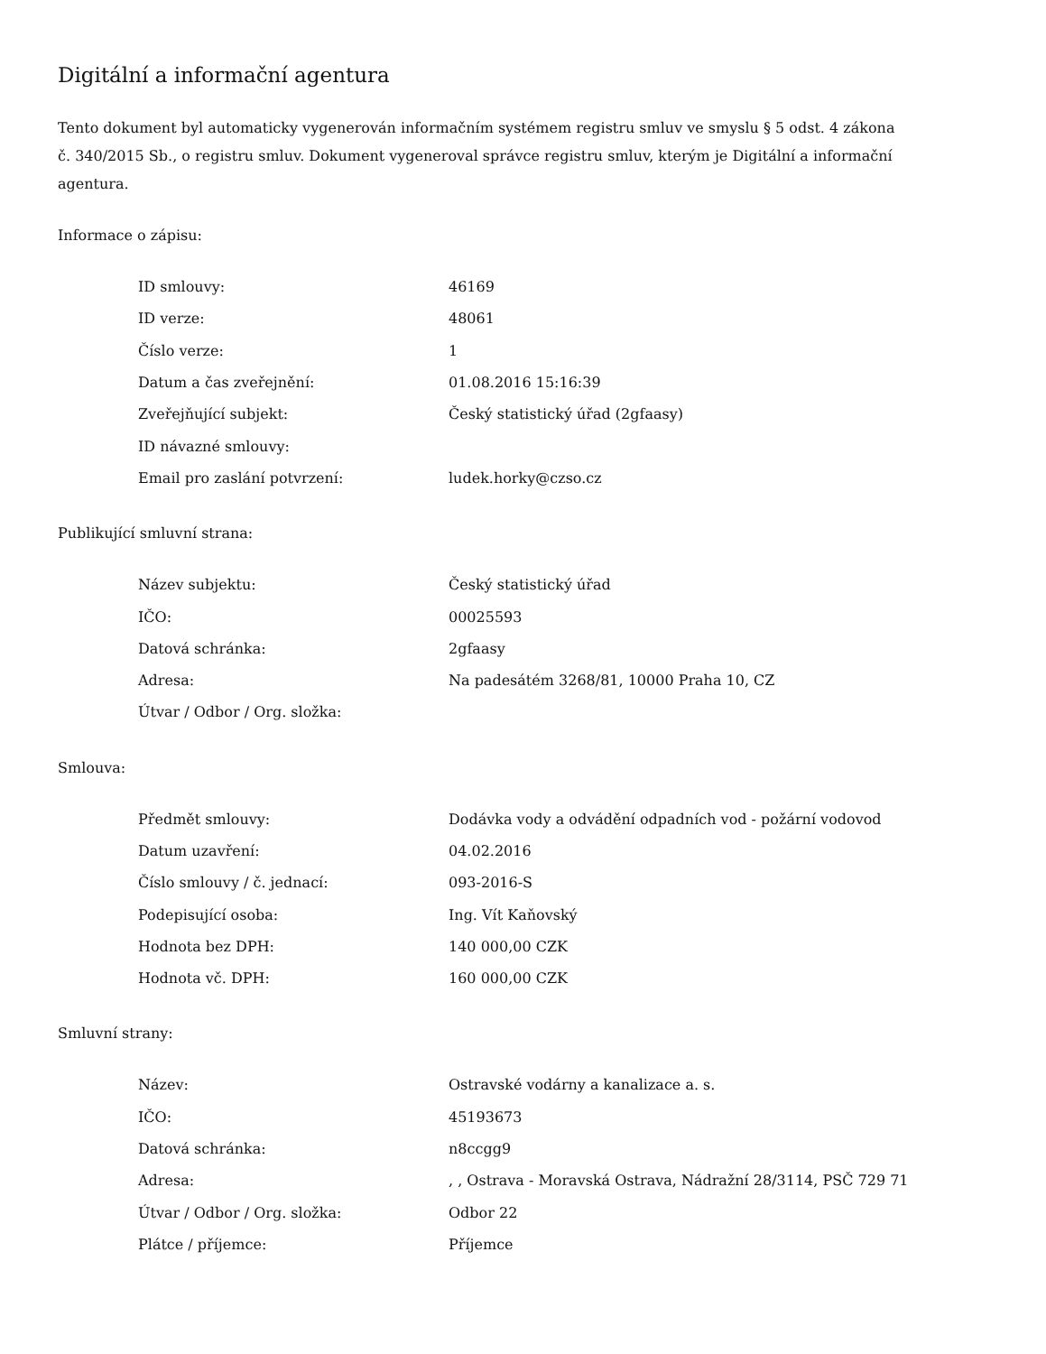Digitální a informační agentura
Tento dokument byl automaticky vygenerován informačním systémem registru smluv ve smyslu § 5 odst. 4 zákona
č. 340/2015 Sb., o registru smluv. Dokument vygeneroval správce registru smluv, kterým je Digitální a informační agentura.
Informace o zápisu:
| ID smlouvy: | 46169 |
| ID verze: | 48061 |
| Číslo verze: | 1 |
| Datum a čas zveřejnění: | 01.08.2016 15:16:39 |
| Zveřejňující subjekt: | Český statistický úřad (2gfaasy) |
| ID návazné smlouvy: | |
| Email pro zaslání potvrzení: | ludek.horky@czso.cz |
Publikující smluvní strana:
| Název subjektu: | Český statistický úřad |
| IČO: | 00025593 |
| Datová schránka: | 2gfaasy |
| Adresa: | Na padesátém 3268/81, 10000 Praha 10, CZ |
| Útvar / Odbor / Org. složka: | |
Smlouva:
| Předmět smlouvy: | Dodávka vody a odvádění odpadních vod - požární vodovod |
| Datum uzavření: | 04.02.2016 |
| Číslo smlouvy / č. jednací: | 093-2016-S |
| Podepisující osoba: | Ing. Vít Kaňovský |
| Hodnota bez DPH: | 140 000,00 CZK |
| Hodnota vč. DPH: | 160 000,00 CZK |
Smluvní strany:
| Název: | Ostravské vodárny a kanalizace a. s. |
| IČO: | 45193673 |
| Datová schránka: | n8ccgg9 |
| Adresa: | , , Ostrava - Moravská Ostrava, Nádražní 28/3114, PSČ 729 71 |
| Útvar / Odbor / Org. složka: | Odbor 22 |
| Plátce / příjemce: | Příjemce |